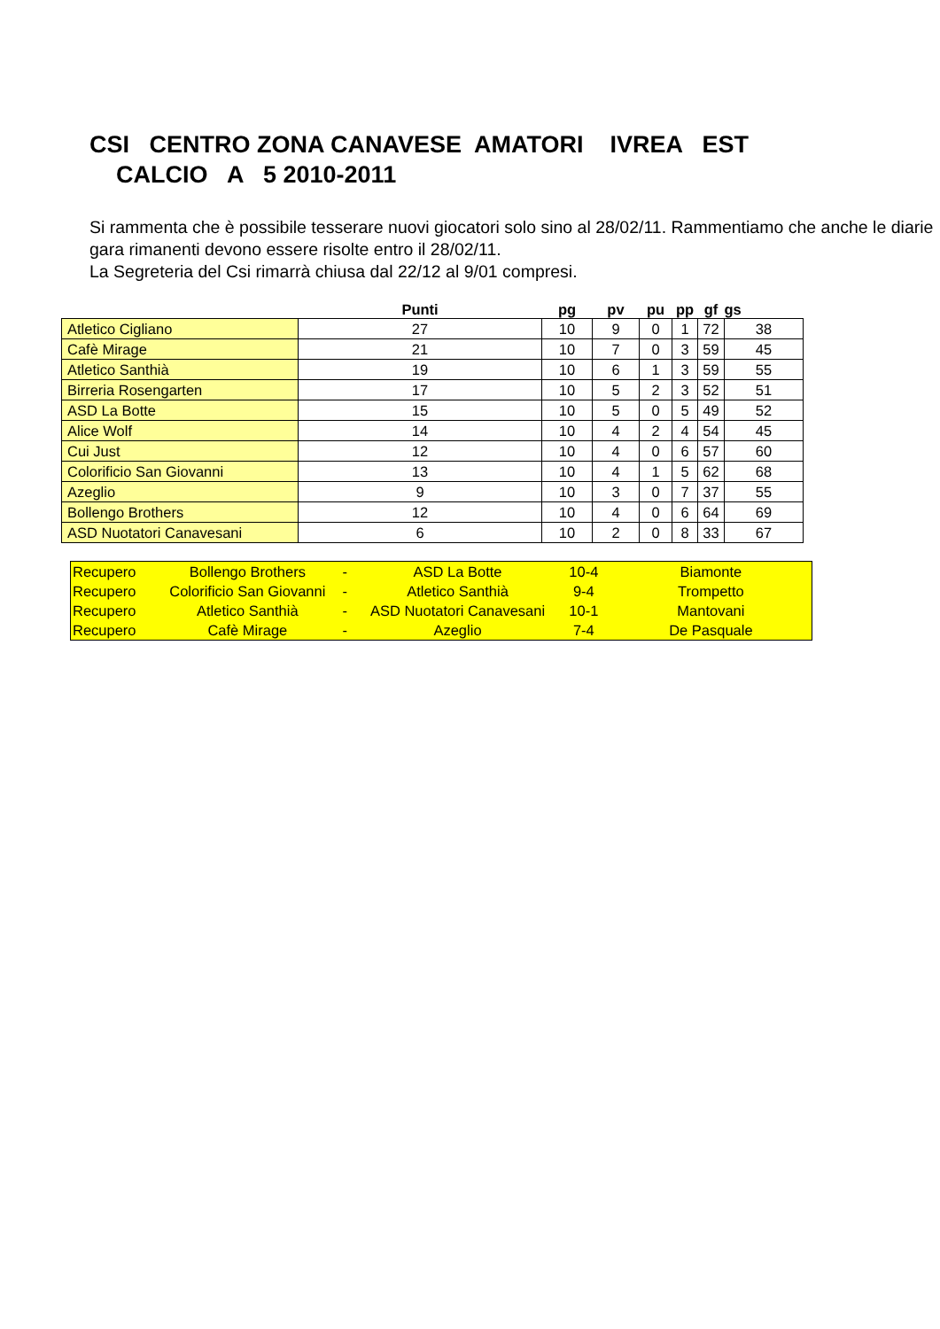CSI CENTRO ZONA CANAVESE AMATORI IVREA EST CALCIO A 5 2010-2011
Si rammenta che è possibile tesserare nuovi giocatori solo sino al 28/02/11. Rammentiamo che anche le diarie gara rimanenti devono essere risolte entro il 28/02/11.
La Segreteria del Csi rimarrà chiusa dal 22/12 al 9/01 compresi.
| | Punti | pg | pv | pu | pp | gf | gs |
| --- | --- | --- | --- | --- | --- | --- | --- |
| Atletico Cigliano | 27 | 10 | 9 | 0 | 1 | 72 | 38 |
| Cafè Mirage | 21 | 10 | 7 | 0 | 3 | 59 | 45 |
| Atletico Santhià | 19 | 10 | 6 | 1 | 3 | 59 | 55 |
| Birreria Rosengarten | 17 | 10 | 5 | 2 | 3 | 52 | 51 |
| ASD La Botte | 15 | 10 | 5 | 0 | 5 | 49 | 52 |
| Alice Wolf | 14 | 10 | 4 | 2 | 4 | 54 | 45 |
| Cui Just | 12 | 10 | 4 | 0 | 6 | 57 | 60 |
| Colorificio San Giovanni | 13 | 10 | 4 | 1 | 5 | 62 | 68 |
| Azeglio | 9 | 10 | 3 | 0 | 7 | 37 | 55 |
| Bollengo Brothers | 12 | 10 | 4 | 0 | 6 | 64 | 69 |
| ASD Nuotatori Canavesani | 6 | 10 | 2 | 0 | 8 | 33 | 67 |
| Recupero | Bollengo Brothers | - | ASD La Botte | 10-4 | Biamonte |
| Recupero | Colorificio San Giovanni | - | Atletico Santhià | 9-4 | Trompetto |
| Recupero | Atletico Santhià | - | ASD Nuotatori Canavesani | 10-1 | Mantovani |
| Recupero | Cafè Mirage | - | Azeglio | 7-4 | De Pasquale |